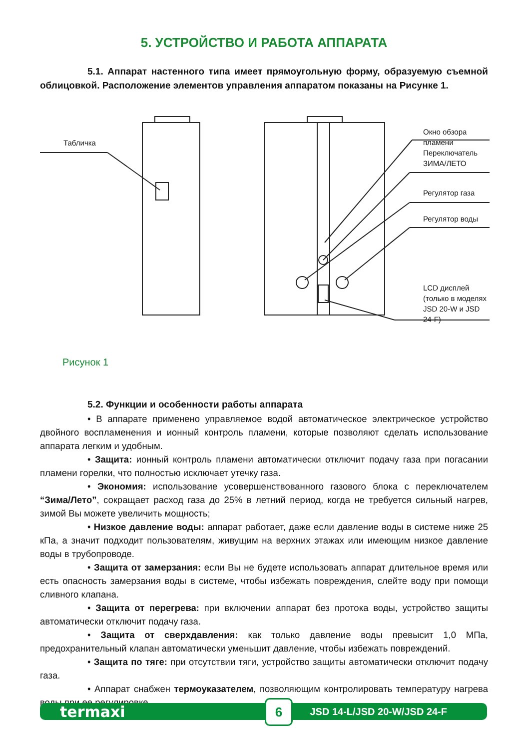5. УСТРОЙСТВО И РАБОТА АППАРАТА
5.1. Аппарат настенного типа имеет прямоугольную форму, образуемую съемной облицовкой. Расположение элементов управления аппаратом показаны на Рисунке 1.
Табличка
Окно обзора пламени
Переключатель
ЗИМА/ЛЕТО
Регулятор газа
Регулятор воды
LCD дисплей
(только в моделях
JSD 20-W и JSD 24-F)
Рисунок 1
5.2. Функции и особенности работы аппарата
• В аппарате применено управляемое водой автоматическое электрическое устройство двойного воспламенения и ионный контроль пламени, которые позволяют сделать использование аппарата легким и удобным.
• Защита: ионный контроль пламени автоматически отключит подачу газа при погасании пламени горелки, что полностью исключает утечку газа.
• Экономия: использование усовершенствованного газового блока с переключателем “Зима/Лето”, сокращает расход газа до 25% в летний период, когда не требуется сильный нагрев, зимой Вы можете увеличить мощность;
• Низкое давление воды: аппарат работает, даже если давление воды в системе ниже 25 кПа, а значит подходит пользователям, живущим на верхних этажах или имеющим низкое давление воды в трубопроводе.
• Защита от замерзания: если Вы не будете использовать аппарат длительное время или есть опасность замерзания воды в системе, чтобы избежать повреждения, слейте воду при помощи сливного клапана.
• Защита от перегрева: при включении аппарат без протока воды, устройство защиты автоматически отключит подачу газа.
• Защита от сверхдавления: как только давление воды превысит 1,0 МПа, предохранительный клапан автоматически уменьшит давление, чтобы избежать повреждений.
• Защита по тяге: при отсутствии тяги, устройство защиты автоматически отключит подачу газа.
• Аппарат снабжен термоуказателем, позволяющим контролировать температуру нагрева воды при ее регулировке.
termaxi 6 JSD 14-L/JSD 20-W/JSD 24-F